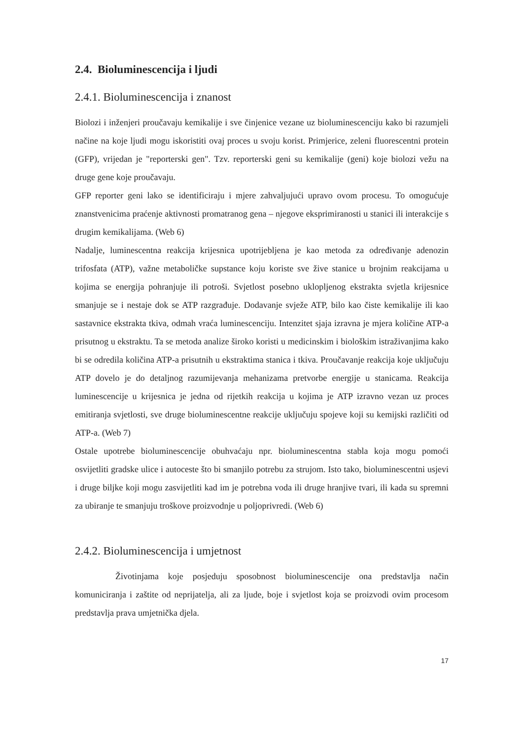2.4. Bioluminescencija i ljudi
2.4.1. Bioluminescencija i znanost
Biolozi i inženjeri proučavaju kemikalije i sve činjenice vezane uz bioluminescenciju kako bi razumjeli načine na koje ljudi mogu iskoristiti ovaj proces u svoju korist. Primjerice, zeleni fluorescentni protein (GFP), vrijedan je "reporterski gen". Tzv. reporterski geni su kemikalije (geni) koje biolozi vežu na druge gene koje proučavaju.
GFP reporter geni lako se identificiraju i mjere zahvaljujući upravo ovom procesu. To omogućuje znanstvenicima praćenje aktivnosti promatranog gena – njegove eksprimiranosti u stanici ili interakcije s drugim kemikalijama. (Web 6)
Nadalje, luminescentna reakcija krijesnica upotrijebljena je kao metoda za određivanje adenozin trifosfata (ATP), važne metaboličke supstance koju koriste sve žive stanice u brojnim reakcijama u kojima se energija pohranjuje ili potroši. Svjetlost posebno uklopljenog ekstrakta svjetla krijesnice smanjuje se i nestaje dok se ATP razgrađuje. Dodavanje svježe ATP, bilo kao čiste kemikalije ili kao sastavnice ekstrakta tkiva, odmah vraća luminescenciju. Intenzitet sjaja izravna je mjera količine ATP-a prisutnog u ekstraktu. Ta se metoda analize široko koristi u medicinskim i biološkim istraživanjima kako bi se odredila količina ATP-a prisutnih u ekstraktima stanica i tkiva. Proučavanje reakcija koje uključuju ATP dovelo je do detaljnog razumijevanja mehanizama pretvorbe energije u stanicama. Reakcija luminescencije u krijesnica je jedna od rijetkih reakcija u kojima je ATP izravno vezan uz proces emitiranja svjetlosti, sve druge bioluminescentne reakcije uključuju spojeve koji su kemijski različiti od ATP-a. (Web 7)
Ostale upotrebe bioluminescencije obuhvaćaju npr. bioluminescentna stabla koja mogu pomoći osvijetliti gradske ulice i autoceste što bi smanjilo potrebu za strujom. Isto tako, bioluminescentni usjevi i druge biljke koji mogu zasvijetliti kad im je potrebna voda ili druge hranjive tvari, ili kada su spremni za ubiranje te smanjuju troškove proizvodnje u poljoprivredi. (Web 6)
2.4.2. Bioluminescencija i umjetnost
Životinjama koje posjeduju sposobnost bioluminescencije ona predstavlja način komuniciranja i zaštite od neprijatelja, ali za ljude, boje i svjetlost koja se proizvodi ovim procesom predstavlja prava umjetnička djela.
17